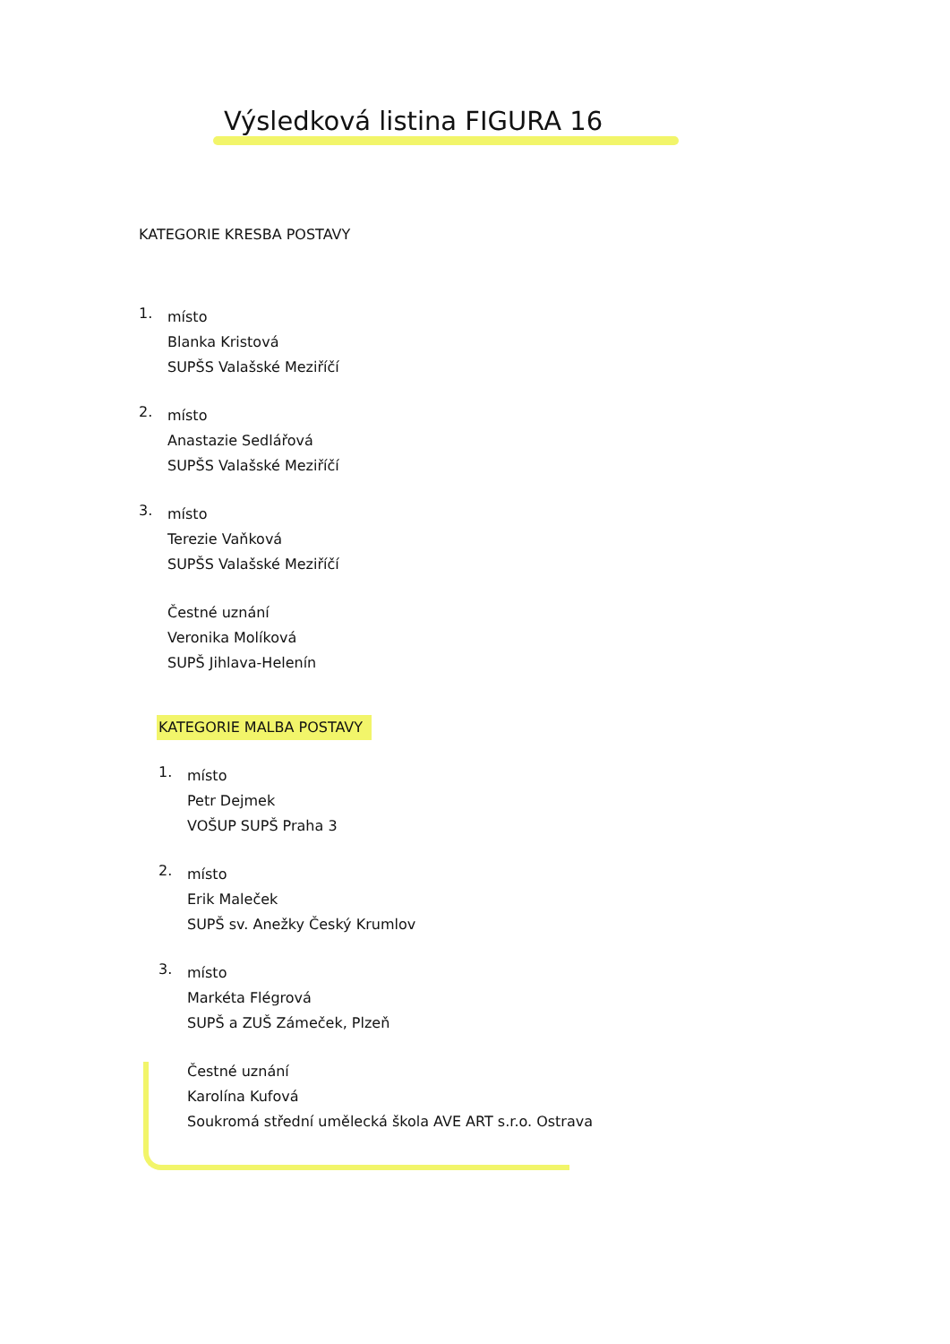Výsledková listina FIGURA 16
KATEGORIE KRESBA POSTAVY
1.
místo
Blanka Kristová
SUPŠS Valašské Meziříčí
2.
místo
Anastazie Sedlářová
SUPŠS Valašské Meziříčí
3.
místo
Terezie Vaňková
SUPŠS Valašské Meziříčí
Čestné uznání
Veronika Molíková
SUPŠ Jihlava-Helenín
KATEGORIE MALBA POSTAVY
1.
místo
Petr Dejmek
VOŠUP SUPŠ Praha 3
2.
místo
Erik Maleček
SUPŠ sv. Anežky Český Krumlov
3.
místo
Markéta Flégrová
SUPŠ a ZUŠ Zámeček, Plzeň
Čestné uznání
Karolína Kufová
Soukromá střední umělecká škola AVE ART s.r.o. Ostrava